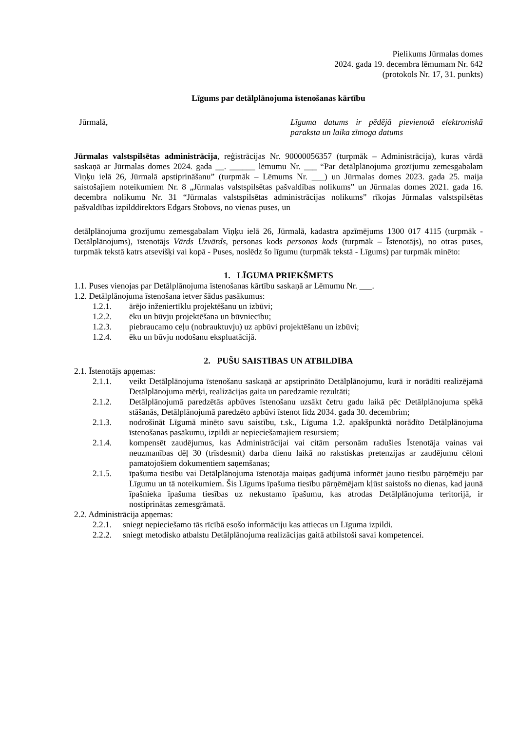Pielikums Jūrmalas domes
2024. gada 19. decembra lēmumam Nr. 642
(protokols Nr. 17, 31. punkts)
Līgums par detālplānojuma īstenošanas kārtību
Jūrmalā, Līguma datums ir pēdējā pievienotā elektroniskā paraksta un laika zīmoga datums
Jūrmalas valstspilsētas administrācija, reģistrācijas Nr. 90000056357 (turpmāk – Administrācija), kuras vārdā saskaņā ar Jūrmalas domes 2024. gada __. ______ lēmumu Nr. ___ “Par detālplānojuma grozījumu zemesgabalam Viņķu ielā 26, Jūrmalā apstiprināšanu” (turpmāk – Lēmums Nr. ___) un Jūrmalas domes 2023. gada 25. maija saistošajiem noteikumiem Nr. 8 „Jūrmalas valstspilsētas pašvaldības nolikums” un Jūrmalas domes 2021. gada 16. decembra nolikumu Nr. 31 “Jūrmalas valstspilsētas administrācijas nolikums” rīkojas Jūrmalas valstspilsētas pašvaldības izpilddirektors Edgars Stobovs, no vienas puses, un
detālplānojuma grozījumu zemesgabalam Viņķu ielā 26, Jūrmalā, kadastra apzīmējums 1300 017 4115 (turpmāk - Detālplānojums), īstenotājs Vārds Uzvārds, personas kods personas kods (turpmāk – Īstenotājs), no otras puses, turpmāk tekstā katrs atsevišķi vai kopā - Puses, noslēdz šo līgumu (turpmāk tekstā - Līgums) par turpmāk minēto:
1. LĪGUMA PRIEKŠMETS
1.1. Puses vienojas par Detālplānojuma īstenošanas kārtību saskaņā ar Lēmumu Nr. .
1.2. Detālplānojuma īstenošana ietver šādus pasākumus:
1.2.1. ārējo inženiertīklu projektēšanu un izbūvi;
1.2.2. ēku un būvju projektēšana un būvniecību;
1.2.3. piebraucamo ceļu (nobrauktuvju) uz apbūvi projektēšanu un izbūvi;
1.2.4. ēku un būvju nodošanu ekspluatācijā.
2. PUŠU SAISTĪBAS UN ATBILDĪBA
2.1. Īstenotājs apņemas:
2.1.1. veikt Detālplānojuma īstenošanu saskaņā ar apstiprināto Detālplānojumu, kurā ir norādīti realizējamā Detālplānojuma mērķi, realizācijas gaita un paredzamie rezultāti;
2.1.2. Detālplānojumā paredzētās apbūves īstenošanu uzsākt četru gadu laikā pēc Detālplānojuma spēkā stāšanās, Detālplānojumā paredzēto apbūvi īstenot līdz 2034. gada 30. decembrim;
2.1.3. nodrošināt Līgumā minēto savu saistību, t.sk., Līguma 1.2. apakšpunktā norādīto Detālplānojuma īstenošanas pasākumu, izpildi ar nepieciešamajiem resursiem;
2.1.4. kompensēt zaudējumus, kas Administrācijai vai citām personām radušies Īstenotāja vainas vai neuzmanības dēļ 30 (trīsdesmit) darba dienu laikā no rakstiskas pretenzijas ar zaudējumu cēloni pamatojošiem dokumentiem saņemšanas;
2.1.5. īpašuma tiesību vai Detālplānojuma īstenotāja maiņas gadījumā informēt jauno tiesību pārņēmēju par Līgumu un tā noteikumiem. Šis Līgums īpašuma tiesību pārņēmējam kļūst saistošs no dienas, kad jaunā īpašnieka īpašuma tiesības uz nekustamo īpašumu, kas atrodas Detālplānojuma teritorijā, ir nostiprinātas zemesgrāmatā.
2.2. Administrācija apņemas:
2.2.1.
sniegt nepieciešamo tās rīcībā esošo informāciju kas attiecas un Līguma izpildi.
2.2.2.
sniegt metodisko atbalstu Detālplānojuma realizācijas gaitā atbilstoši savai kompetencei.